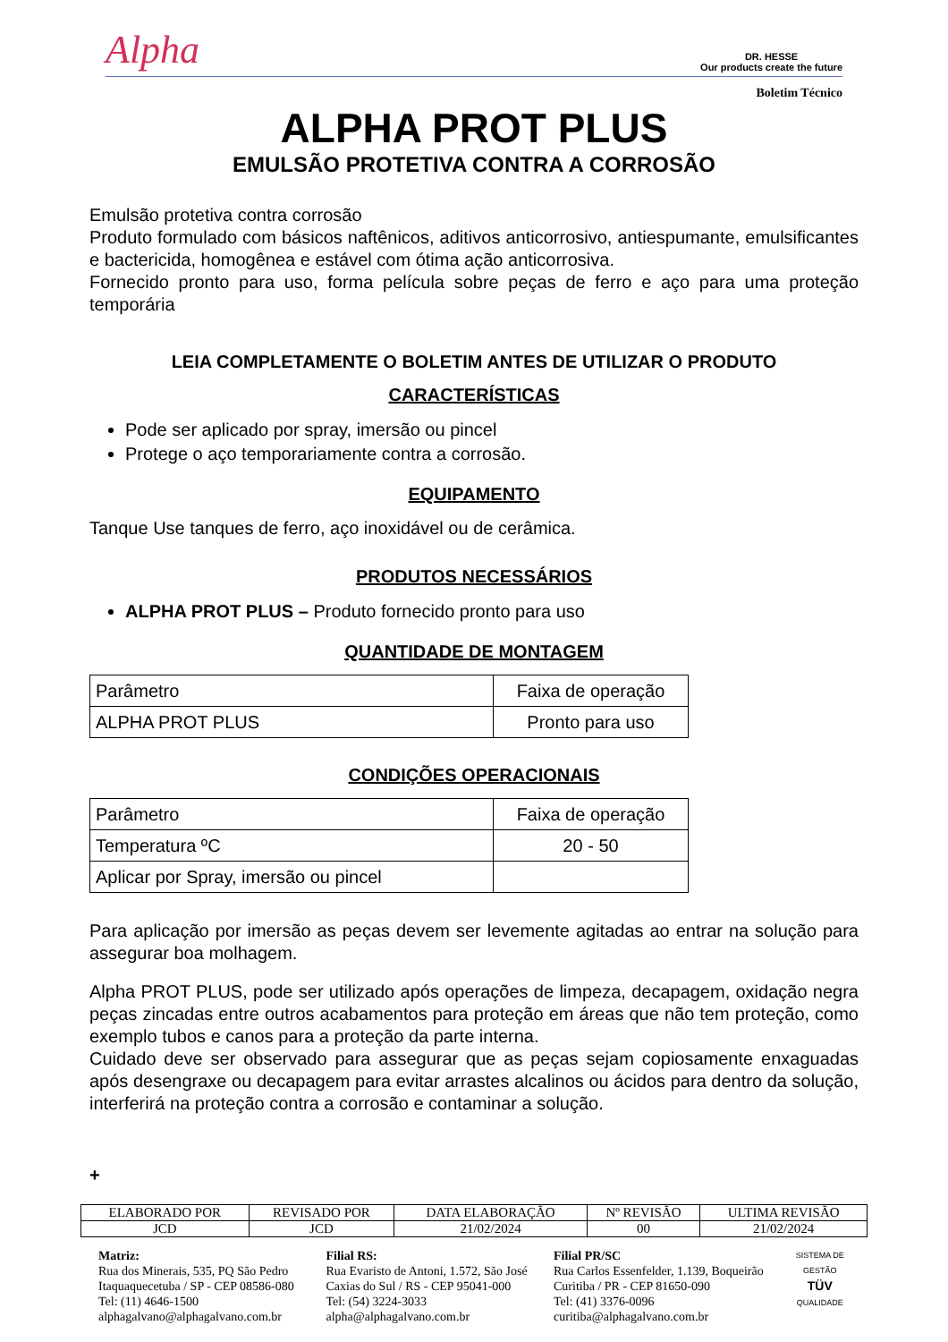Alpha DR. HESSE
Our products create the future
Boletim Técnico
ALPHA PROT PLUS
EMULSÃO PROTETIVA CONTRA A CORROSÃO
Emulsão protetiva contra corrosão
Produto formulado com básicos naftênicos, aditivos anticorrosivo, antiespumante, emulsificantes e bactericida, homogênea e estável com ótima ação anticorrosiva.
Fornecido pronto para uso, forma película sobre peças de ferro e aço para uma proteção temporária
LEIA COMPLETAMENTE O BOLETIM ANTES DE UTILIZAR O PRODUTO
CARACTERÍSTICAS
Pode ser aplicado por spray, imersão ou pincel
Protege o aço temporariamente contra a corrosão.
EQUIPAMENTO
Tanque Use tanques de ferro, aço inoxidável ou de cerâmica.
PRODUTOS NECESSÁRIOS
ALPHA PROT PLUS – Produto fornecido pronto para uso
QUANTIDADE DE MONTAGEM
| Parâmetro | Faixa de operação |
| ALPHA PROT PLUS | Pronto para uso |
CONDIÇÕES OPERACIONAIS
| Parâmetro | Faixa de operação |
| Temperatura ºC | 20 - 50 |
| Aplicar por Spray, imersão ou pincel | |
Para aplicação por imersão as peças devem ser levemente agitadas ao entrar na solução para assegurar boa molhagem.
Alpha PROT PLUS, pode ser utilizado após operações de limpeza, decapagem, oxidação negra peças zincadas entre outros acabamentos para proteção em áreas que não tem proteção, como exemplo tubos e canos para a proteção da parte interna.
Cuidado deve ser observado para assegurar que as peças sejam copiosamente enxaguadas após desengraxe ou decapagem para evitar arrastes alcalinos ou ácidos para dentro da solução, interferirá na proteção contra a corrosão e contaminar a solução.
+
| ELABORADO POR | REVISADO POR | DATA ELABORAÇÃO | Nº REVISÃO | ULTIMA REVISÃO |
| --- | --- | --- | --- | --- |
| JCD | JCD | 21/02/2024 | 00 | 21/02/2024 |
Matriz:
Rua dos Minerais, 535, PQ São Pedro
Itaquaquecetuba / SP - CEP 08586-080
Tel: (11) 4646-1500
alphagalvano@alphagalvano.com.br
Filial RS:
Rua Evaristo de Antoni, 1.572, São José
Caxias do Sul / RS - CEP 95041-000
Tel: (54) 3224-3033
alpha@alphagalvano.com.br
Filial PR/SC
Rua Carlos Essenfelder, 1.139, Boqueirão
Curitiba / PR - CEP 81650-090
Tel: (41) 3376-0096
curitiba@alphagalvano.com.br
SISTEMA DE GESTÃO
TÜV
QUALIDADE